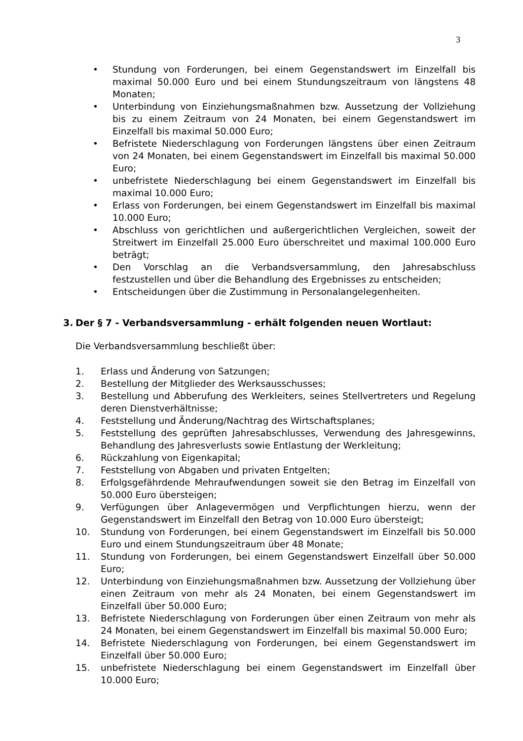3
• Stundung von Forderungen, bei einem Gegenstandswert im Einzelfall bis maximal 50.000 Euro und bei einem Stundungszeitraum von längstens 48 Monaten;
• Unterbindung von Einziehungsmaßnahmen bzw. Aussetzung der Vollziehung bis zu einem Zeitraum von 24 Monaten, bei einem Gegenstandswert im Einzelfall bis maximal 50.000 Euro;
• Befristete Niederschlagung von Forderungen längstens über einen Zeitraum von 24 Monaten, bei einem Gegenstandswert im Einzelfall bis maximal 50.000 Euro;
• unbefristete Niederschlagung bei einem Gegenstandswert im Einzelfall bis maximal 10.000 Euro;
• Erlass von Forderungen, bei einem Gegenstandswert im Einzelfall bis maximal 10.000 Euro;
• Abschluss von gerichtlichen und außergerichtlichen Vergleichen, soweit der Streitwert im Einzelfall 25.000 Euro überschreitet und maximal 100.000 Euro beträgt;
• Den Vorschlag an die Verbandsversammlung, den Jahresabschluss festzustellen und über die Behandlung des Ergebnisses zu entscheiden;
• Entscheidungen über die Zustimmung in Personalangelegenheiten.
3. Der § 7 - Verbandsversammlung - erhält folgenden neuen Wortlaut:
Die Verbandsversammlung beschließt über:
1. Erlass und Änderung von Satzungen;
2. Bestellung der Mitglieder des Werksausschusses;
3. Bestellung und Abberufung des Werkleiters, seines Stellvertreters und Regelung deren Dienstverhältnisse;
4. Feststellung und Änderung/Nachtrag des Wirtschaftsplanes;
5. Feststellung des geprüften Jahresabschlusses, Verwendung des Jahresgewinns, Behandlung des Jahresverlusts sowie Entlastung der Werkleitung;
6. Rückzahlung von Eigenkapital;
7. Feststellung von Abgaben und privaten Entgelten;
8. Erfolgsgefährdende Mehraufwendungen soweit sie den Betrag im Einzelfall von 50.000 Euro übersteigen;
9. Verfügungen über Anlagevermögen und Verpflichtungen hierzu, wenn der Gegenstandswert im Einzelfall den Betrag von 10.000 Euro übersteigt;
10. Stundung von Forderungen, bei einem Gegenstandswert im Einzelfall bis 50.000 Euro und einem Stundungszeitraum über 48 Monate;
11. Stundung von Forderungen, bei einem Gegenstandswert Einzelfall über 50.000 Euro;
12. Unterbindung von Einziehungsmaßnahmen bzw. Aussetzung der Vollziehung über einen Zeitraum von mehr als 24 Monaten, bei einem Gegenstandswert im Einzelfall über 50.000 Euro;
13. Befristete Niederschlagung von Forderungen über einen Zeitraum von mehr als 24 Monaten, bei einem Gegenstandswert im Einzelfall bis maximal 50.000 Euro;
14. Befristete Niederschlagung von Forderungen, bei einem Gegenstandswert im Einzelfall über 50.000 Euro;
15. unbefristete Niederschlagung bei einem Gegenstandswert im Einzelfall über 10.000 Euro;